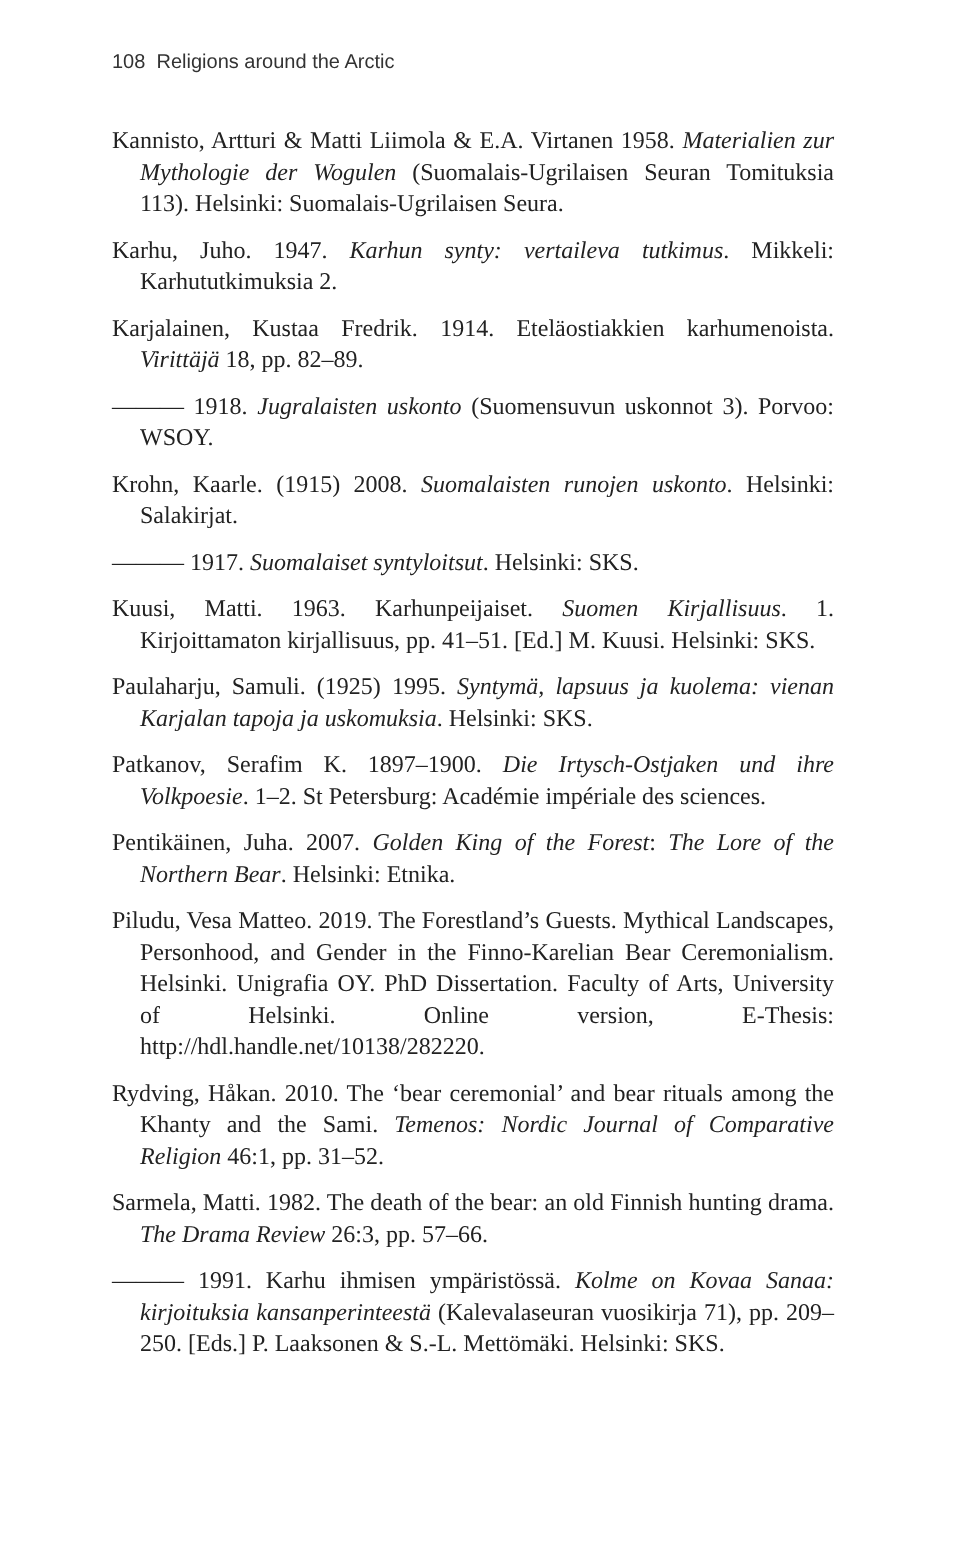108 Religions around the Arctic
Kannisto, Artturi & Matti Liimola & E.A. Virtanen 1958. Materialien zur Mythologie der Wogulen (Suomalais-Ugrilaisen Seuran Tomituksia 113). Helsinki: Suomalais-Ugrilaisen Seura.
Karhu, Juho. 1947. Karhun synty: vertaileva tutkimus. Mikkeli: Karhututkimuksia 2.
Karjalainen, Kustaa Fredrik. 1914. Eteläostiakkien karhumenoista. Virittäjä 18, pp. 82–89.
——— 1918. Jugralaisten uskonto (Suomensuvun uskonnot 3). Porvoo: WSOY.
Krohn, Kaarle. (1915) 2008. Suomalaisten runojen uskonto. Helsinki: Salakirjat.
——— 1917. Suomalaiset syntyloitsut. Helsinki: SKS.
Kuusi, Matti. 1963. Karhunpeijaiset. Suomen Kirjallisuus. 1. Kirjoittamaton kirjallisuus, pp. 41–51. [Ed.] M. Kuusi. Helsinki: SKS.
Paulaharju, Samuli. (1925) 1995. Syntymä, lapsuus ja kuolema: vienan Karjalan tapoja ja uskomuksia. Helsinki: SKS.
Patkanov, Serafim K. 1897–1900. Die Irtysch-Ostjaken und ihre Volkpoesie. 1–2. St Petersburg: Académie impériale des sciences.
Pentikäinen, Juha. 2007. Golden King of the Forest: The Lore of the Northern Bear. Helsinki: Etnika.
Piludu, Vesa Matteo. 2019. The Forestland’s Guests. Mythical Landscapes, Personhood, and Gender in the Finno-Karelian Bear Ceremonialism. Helsinki. Unigrafia OY. PhD Dissertation. Faculty of Arts, University of Helsinki. Online version, E-Thesis: http://hdl.handle.net/10138/282220.
Rydving, Håkan. 2010. The ‘bear ceremonial’ and bear rituals among the Khanty and the Sami. Temenos: Nordic Journal of Comparative Religion 46:1, pp. 31–52.
Sarmela, Matti. 1982. The death of the bear: an old Finnish hunting drama. The Drama Review 26:3, pp. 57–66.
——— 1991. Karhu ihmisen ympäristössä. Kolme on Kovaa Sanaa: kirjoituksia kansanperinteestä (Kalevalaseuran vuosikirja 71), pp. 209–250. [Eds.] P. Laaksonen & S.-L. Mettömäki. Helsinki: SKS.